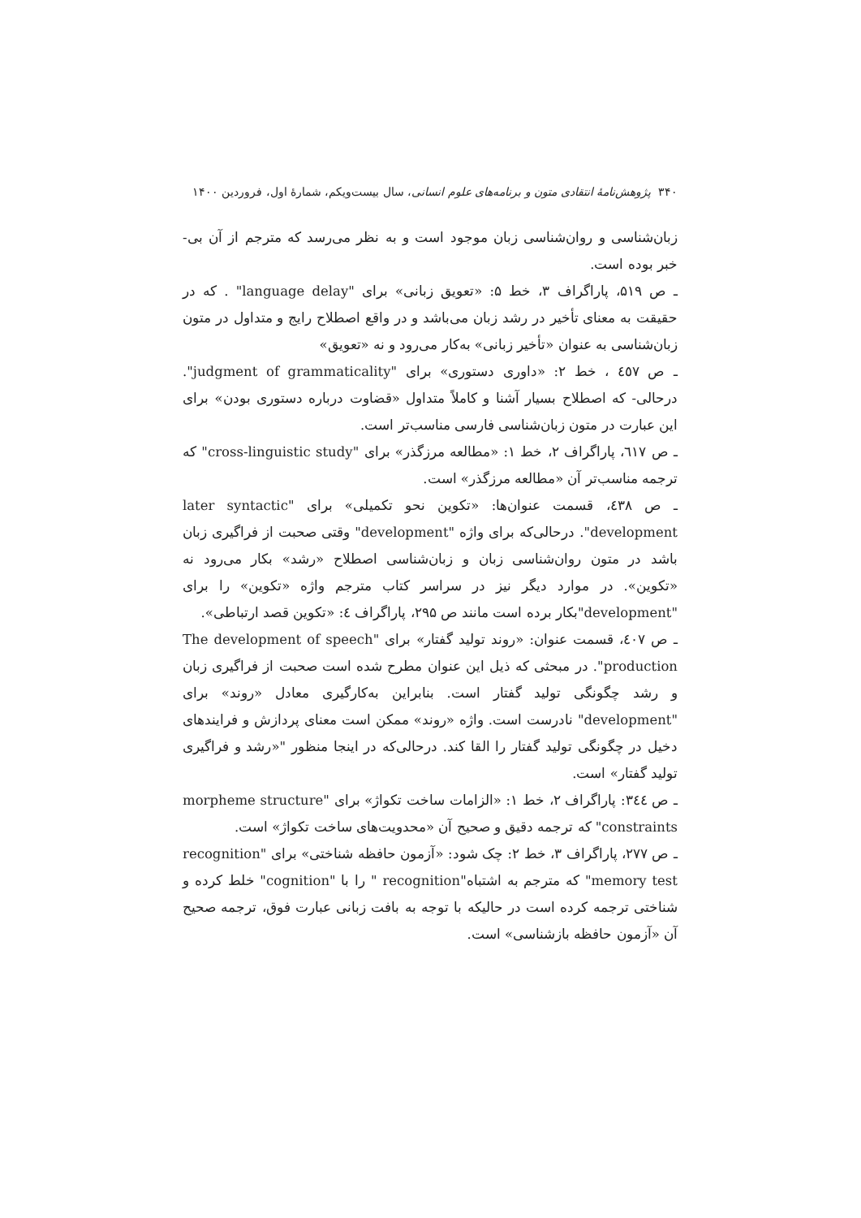۳۴۰ پژوهش‌نامهٔ انتقادی متون و برنامه‌های علوم انسانی، سال بیست‌ویکم، شمارهٔ اول، فروردین ۱۴۰۰
زبان‌شناسی و روان‌شناسی زبان موجود است و به نظر می‌رسد که مترجم از آن بی- خبر بوده است.
ـ ص ۵۱۹، پاراگراف ۳، خط ۵: «تعویق زبانی» برای "language delay" . که در حقیقت به معنای تأخیر در رشد زبان می‌باشد و در واقع اصطلاح رایج و متداول در متون زبان‌شناسی به عنوان «تأخیر زبانی» به‌کار می‌رود و نه «تعویق»
ـ ص ٤٥٧ ، خط ۲: «داوری دستوری» برای "judgment of grammaticality". درحالی- که اصطلاح بسیار آشنا و کاملاً متداول «قضاوت درباره دستوری بودن» برای این عبارت در متون زبان‌شناسی فارسی مناسب‌تر است.
ـ ص ٦١٧، پاراگراف ۲، خط ۱: «مطالعه مرزگذر» برای "cross-linguistic study" که ترجمه مناسب‌تر آن «مطالعه مرزگذر» است.
ـ ص ٤٣٨، قسمت عنوان‌ها: «تکوین نحو تکمیلی» برای "later syntactic development". درحالی‌که برای واژه "development" وقتی صحبت از فراگیری زبان باشد در متون روان‌شناسی زبان و زبان‌شناسی اصطلاح «رشد» بکار می‌رود نه «تکوین». در موارد دیگر نیز در سراسر کتاب مترجم واژه «تکوین» را برای "development"بکار برده است مانند ص ۲۹۵، پاراگراف ٤: «تکوین قصد ارتباطی».
ـ ص ٤٠٧، قسمت عنوان: «روند تولید گفتار» برای "The development of speech production". در مبحثی که ذیل این عنوان مطرح شده است صحبت از فراگیری زبان و رشد چگونگی تولید گفتار است. بنابراین به‌کارگیری معادل «روند» برای "development" نادرست است. واژه «روند» ممکن است معنای پردازش و فرایندهای دخیل در چگونگی تولید گفتار را القا کند. درحالی‌که در اینجا منظور "«رشد و فراگیری تولید گفتار» است.
ـ ص ٣٤٤: پاراگراف ۲، خط ۱: «الزامات ساخت تکواژ» برای "morpheme structure constraints" که ترجمه دقیق و صحیح آن «محدویت‌های ساخت تکواژ» است.
ـ ص ۲۷۷، پاراگراف ۳، خط ۲: چک شود: «آزمون حافظه شناختی» برای "recognition memory test" که مترجم به اشتباه"recognition " را با "cognition" خلط کرده و شناختی ترجمه کرده است در حالیکه با توجه به بافت زبانی عبارت فوق، ترجمه صحیح آن «آزمون حافظه بازشناسی» است.